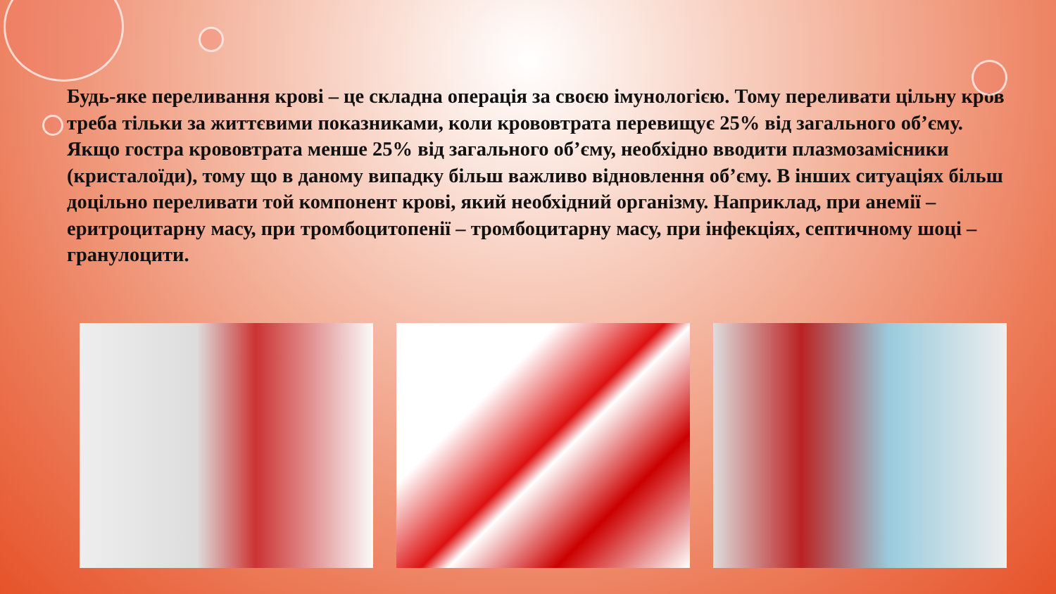Будь-яке переливання крові – це складна операція за своєю імунологією. Тому переливати цільну кров треба тільки за життєвими показниками, коли крововтрата перевищує 25% від загального об’єму. Якщо гостра крововтрата менше 25% від загального об’єму, необхідно вводити плазмозамісники (кристалоїди), тому що в даному випадку більш важливо відновлення об’єму. В інших ситуаціях більш доцільно переливати той компонент крові, який необхідний організму. Наприклад, при анемії – еритроцитарну масу, при тромбоцитопенії – тромбоцитарну масу, при інфекціях, септичному шоці – гранулоцити.